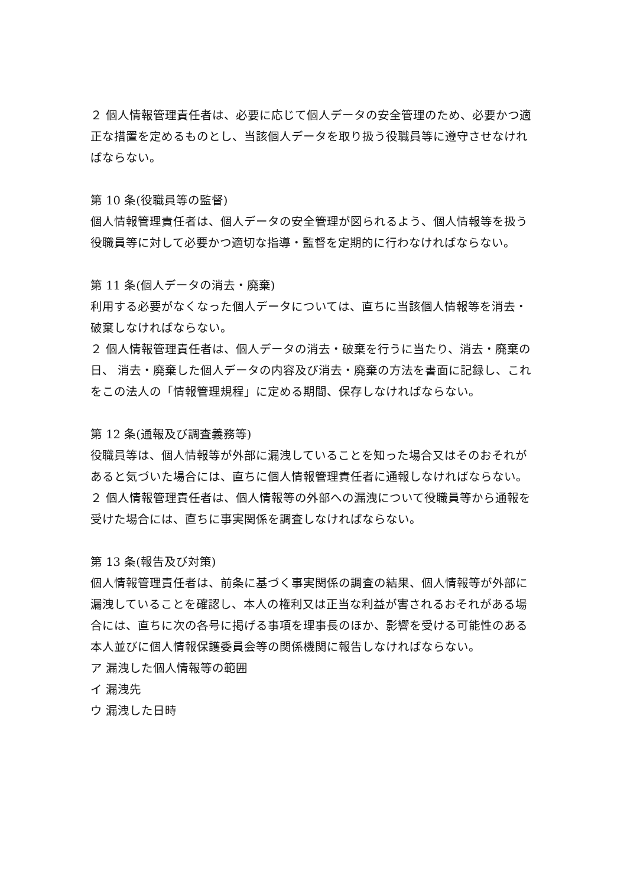２ 個人情報管理責任者は、必要に応じて個人データの安全管理のため、必要かつ適正な措置を定めるものとし、当該個人データを取り扱う役職員等に遵守させなければならない。
第 10 条(役職員等の監督)
個人情報管理責任者は、個人データの安全管理が図られるよう、個人情報等を扱う役職員等に対して必要かつ適切な指導・監督を定期的に行わなければならない。
第 11 条(個人データの消去・廃棄)
利用する必要がなくなった個人データについては、直ちに当該個人情報等を消去・破棄しなければならない。
２ 個人情報管理責任者は、個人データの消去・破棄を行うに当たり、消去・廃棄の日、 消去・廃棄した個人データの内容及び消去・廃棄の方法を書面に記録し、これをこの法人の「情報管理規程」に定める期間、保存しなければならない。
第 12 条(通報及び調査義務等)
役職員等は、個人情報等が外部に漏洩していることを知った場合又はそのおそれがあると気づいた場合には、直ちに個人情報管理責任者に通報しなければならない。
２ 個人情報管理責任者は、個人情報等の外部への漏洩について役職員等から通報を受けた場合には、直ちに事実関係を調査しなければならない。
第 13 条(報告及び対策)
個人情報管理責任者は、前条に基づく事実関係の調査の結果、個人情報等が外部に漏洩していることを確認し、本人の権利又は正当な利益が害されるおそれがある場合には、直ちに次の各号に掲げる事項を理事長のほか、影響を受ける可能性のある本人並びに個人情報保護委員会等の関係機関に報告しなければならない。
ア 漏洩した個人情報等の範囲
イ 漏洩先
ウ 漏洩した日時